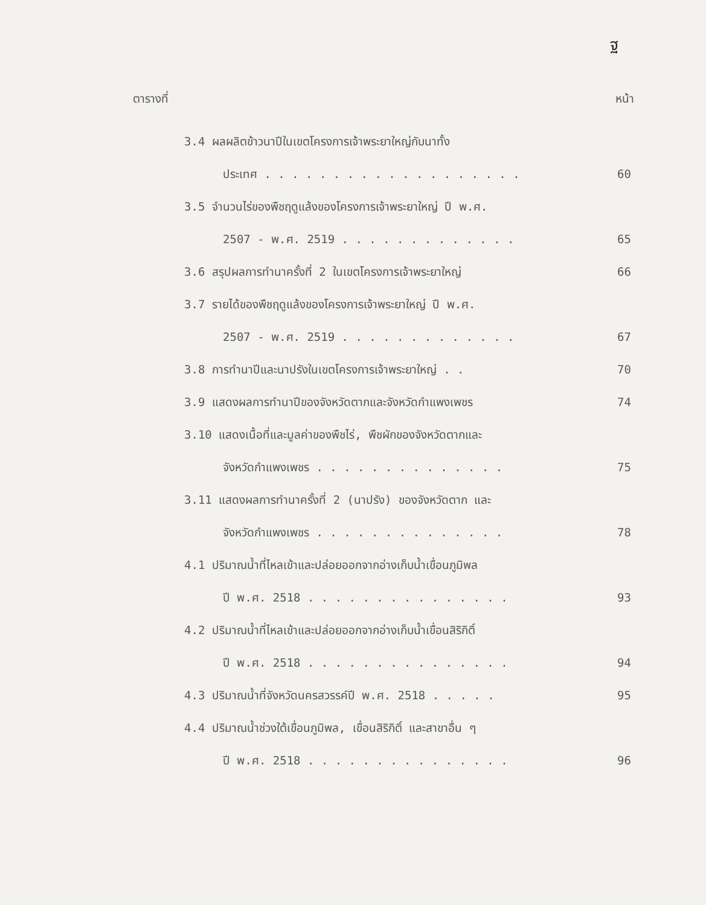ฐ
ตารางที่ หน้า
3.4 ผลผลิตข้าวนาปีในเขตโครงการเจ้าพระยาใหญ่กับนาทั้ง
ประเทศ . . . . . . . . . . . . . . . . . . .
60
3.5 จำนวนไร่ของพืชฤดูแล้งของโครงการเจ้าพระยาใหญ่ ปี พ.ศ.
2507 - พ.ศ. 2519 . . . . . . . . . . . . .
65
3.6 สรุปผลการทำนาครั้งที่ 2 ในเขตโครงการเจ้าพระยาใหญ่
66
3.7 รายได้ของพืชฤดูแล้งของโครงการเจ้าพระยาใหญ่ ปี พ.ศ.
2507 - พ.ศ. 2519 . . . . . . . . . . . . .
67
3.8 การทำนาปีและนาปรังในเขตโครงการเจ้าพระยาใหญ่ . .
70
3.9 แสดงผลการทำนาปีของจังหวัดตากและจังหวัดกำแพงเพชร
74
3.10 แสดงเนื้อที่และมูลค่าของพืชไร่, พืชผักของจังหวัดตากและ
จังหวัดกำแพงเพชร . . . . . . . . . . . . . .
75
3.11 แสดงผลการทำนาครั้งที่ 2 (นาปรัง) ของจังหวัดตาก และ
จังหวัดกำแพงเพชร . . . . . . . . . . . . . .
78
4.1 ปริมาณน้ำที่ไหลเข้าและปล่อยออกจากอ่างเก็บน้ำเขื่อนภูมิพล
ปี พ.ศ. 2518 . . . . . . . . . . . . . . .
93
4.2 ปริมาณน้ำที่ไหลเข้าและปล่อยออกจากอ่างเก็บน้ำเขื่อนสิริกิติ์
ปี พ.ศ. 2518 . . . . . . . . . . . . . . .
94
4.3 ปริมาณน้ำที่จังหวัดนครสวรรค์ปี พ.ศ. 2518 . . . . .
95
4.4 ปริมาณน้ำช่วงใต้เขื่อนภูมิพล, เขื่อนสิริกิติ์ และสาขาอื่น ๆ
ปี พ.ศ. 2518 . . . . . . . . . . . . . . .
96